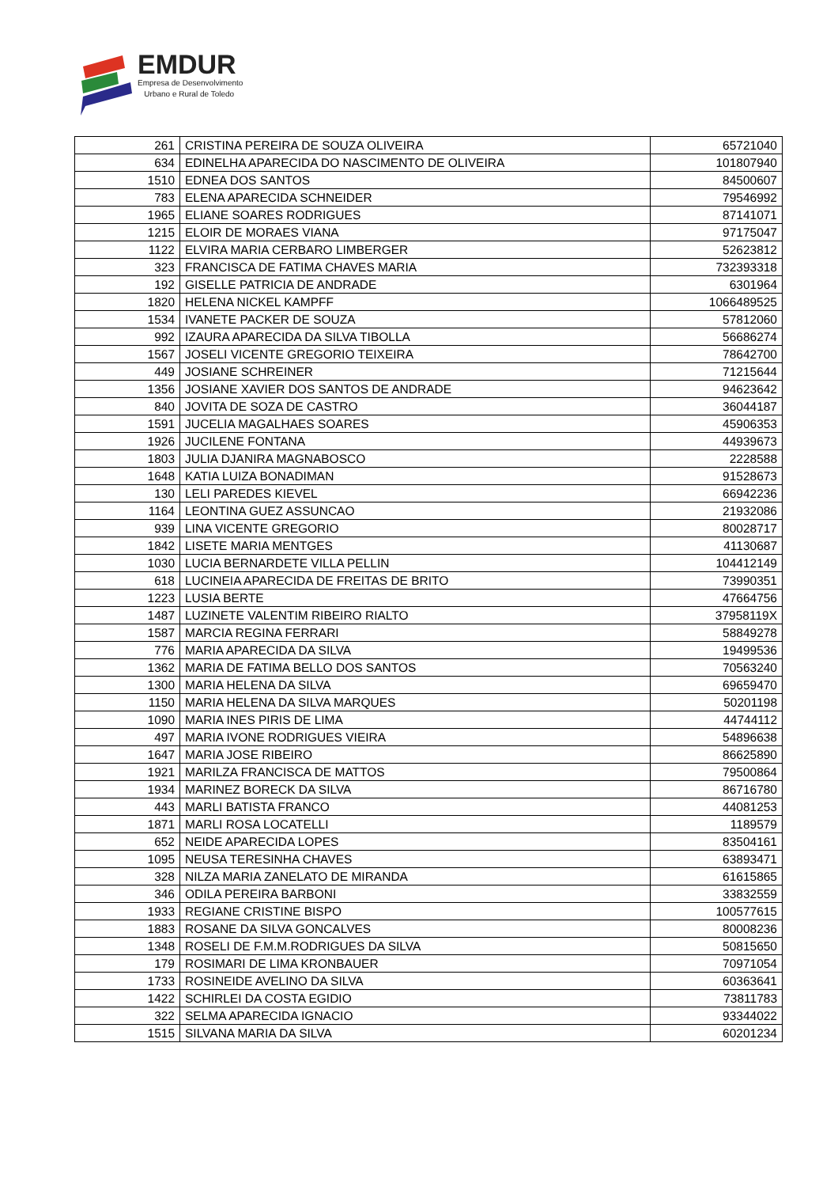EMDUR
Empresa de Desenvolvimento
Urbano e Rural de Toledo
| 261 | CRISTINA PEREIRA DE SOUZA OLIVEIRA | 65721040 |
| 634 | EDINELHA APARECIDA DO NASCIMENTO DE OLIVEIRA | 101807940 |
| 1510 | EDNEA DOS SANTOS | 84500607 |
| 783 | ELENA APARECIDA SCHNEIDER | 79546992 |
| 1965 | ELIANE SOARES RODRIGUES | 87141071 |
| 1215 | ELOIR DE MORAES VIANA | 97175047 |
| 1122 | ELVIRA MARIA CERBARO LIMBERGER | 52623812 |
| 323 | FRANCISCA DE FATIMA CHAVES MARIA | 732393318 |
| 192 | GISELLE PATRICIA DE ANDRADE | 6301964 |
| 1820 | HELENA NICKEL KAMPFF | 1066489525 |
| 1534 | IVANETE PACKER DE SOUZA | 57812060 |
| 992 | IZAURA APARECIDA DA SILVA TIBOLLA | 56686274 |
| 1567 | JOSELI VICENTE GREGORIO TEIXEIRA | 78642700 |
| 449 | JOSIANE SCHREINER | 71215644 |
| 1356 | JOSIANE XAVIER DOS SANTOS DE ANDRADE | 94623642 |
| 840 | JOVITA DE SOZA DE CASTRO | 36044187 |
| 1591 | JUCELIA MAGALHAES SOARES | 45906353 |
| 1926 | JUCILENE FONTANA | 44939673 |
| 1803 | JULIA DJANIRA MAGNABOSCO | 2228588 |
| 1648 | KATIA LUIZA BONADIMAN | 91528673 |
| 130 | LELI PAREDES KIEVEL | 66942236 |
| 1164 | LEONTINA GUEZ ASSUNCAO | 21932086 |
| 939 | LINA VICENTE GREGORIO | 80028717 |
| 1842 | LISETE MARIA MENTGES | 41130687 |
| 1030 | LUCIA BERNARDETE VILLA PELLIN | 104412149 |
| 618 | LUCINEIA APARECIDA DE FREITAS DE BRITO | 73990351 |
| 1223 | LUSIA BERTE | 47664756 |
| 1487 | LUZINETE VALENTIM RIBEIRO RIALTO | 37958119X |
| 1587 | MARCIA REGINA FERRARI | 58849278 |
| 776 | MARIA APARECIDA DA SILVA | 19499536 |
| 1362 | MARIA DE FATIMA BELLO DOS SANTOS | 70563240 |
| 1300 | MARIA HELENA DA SILVA | 69659470 |
| 1150 | MARIA HELENA DA SILVA MARQUES | 50201198 |
| 1090 | MARIA INES PIRIS DE LIMA | 44744112 |
| 497 | MARIA IVONE RODRIGUES VIEIRA | 54896638 |
| 1647 | MARIA JOSE RIBEIRO | 86625890 |
| 1921 | MARILZA FRANCISCA DE MATTOS | 79500864 |
| 1934 | MARINEZ BORECK DA SILVA | 86716780 |
| 443 | MARLI BATISTA FRANCO | 44081253 |
| 1871 | MARLI ROSA LOCATELLI | 1189579 |
| 652 | NEIDE APARECIDA LOPES | 83504161 |
| 1095 | NEUSA TERESINHA CHAVES | 63893471 |
| 328 | NILZA MARIA ZANELATO DE MIRANDA | 61615865 |
| 346 | ODILA PEREIRA BARBONI | 33832559 |
| 1933 | REGIANE CRISTINE BISPO | 100577615 |
| 1883 | ROSANE DA SILVA GONCALVES | 80008236 |
| 1348 | ROSELI DE F.M.M.RODRIGUES DA SILVA | 50815650 |
| 179 | ROSIMARI DE LIMA KRONBAUER | 70971054 |
| 1733 | ROSINEIDE AVELINO DA SILVA | 60363641 |
| 1422 | SCHIRLEI DA COSTA EGIDIO | 73811783 |
| 322 | SELMA APARECIDA IGNACIO | 93344022 |
| 1515 | SILVANA MARIA DA SILVA | 60201234 |